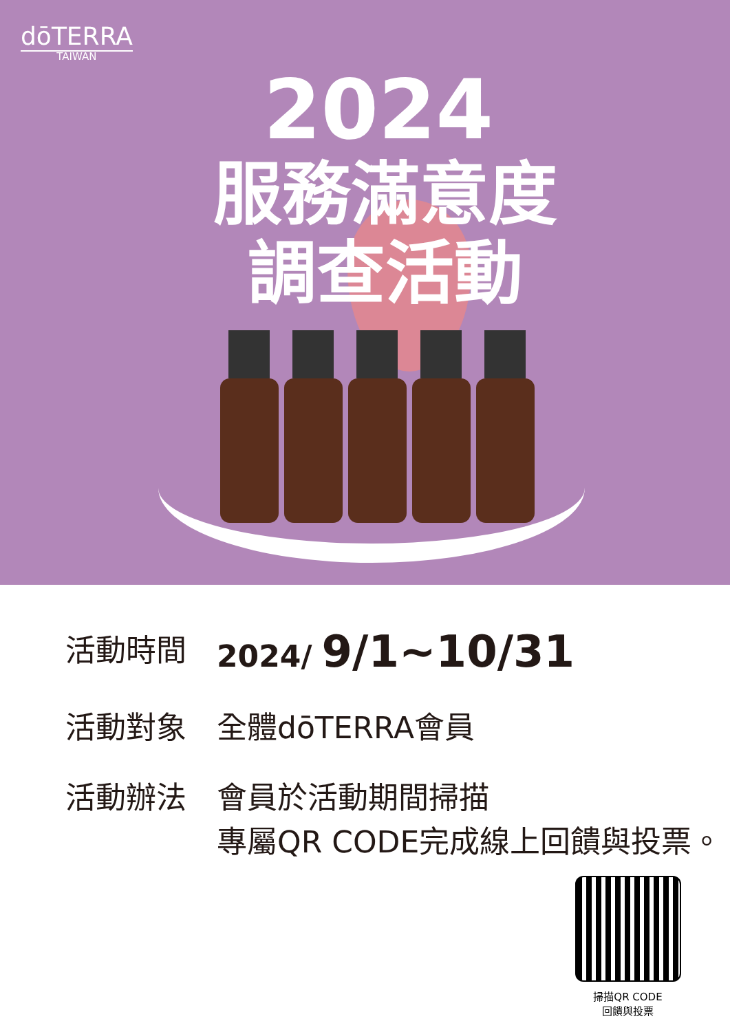dōTERRA
TAIWAN
2024
服務滿意度
調查活動
活動時間 2024/ 9/1~10/31
活動對象 全體dōTERRA會員
活動辦法 會員於活動期間掃描
專屬QR CODE完成線上回饋與投票。
掃描QR CODE
回饋與投票